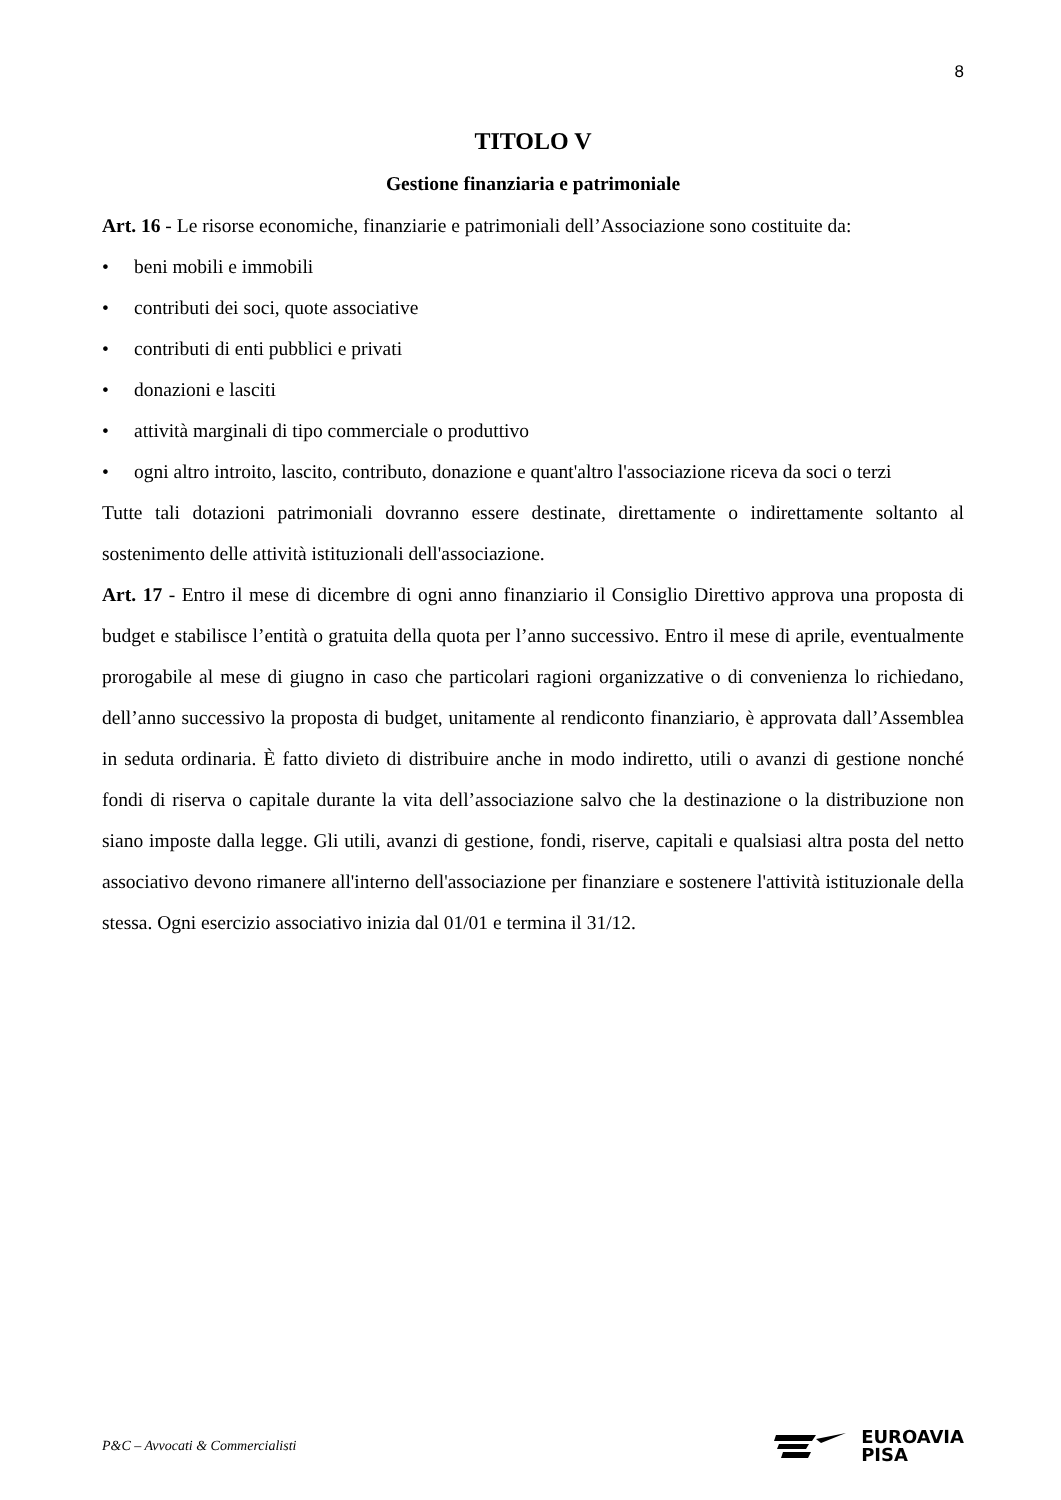8
TITOLO V
Gestione finanziaria e patrimoniale
Art. 16 - Le risorse economiche, finanziarie e patrimoniali dell’Associazione sono costituite da:
• beni mobili e immobili
• contributi dei soci, quote associative
• contributi di enti pubblici e privati
• donazioni e lasciti
• attività marginali di tipo commerciale o produttivo
• ogni altro introito, lascito, contributo, donazione e quant'altro l'associazione riceva da soci o terzi
Tutte tali dotazioni patrimoniali dovranno essere destinate, direttamente o indirettamente soltanto al sostenimento delle attività istituzionali dell'associazione.
Art. 17 - Entro il mese di dicembre di ogni anno finanziario il Consiglio Direttivo approva una proposta di budget e stabilisce l’entità o gratuita della quota per l’anno successivo. Entro il mese di aprile, eventualmente prorogabile al mese di giugno in caso che particolari ragioni organizzative o di convenienza lo richiedano, dell’anno successivo la proposta di budget, unitamente al rendiconto finanziario, è approvata dall’Assemblea in seduta ordinaria. È fatto divieto di distribuire anche in modo indiretto, utili o avanzi di gestione nonché fondi di riserva o capitale durante la vita dell’associazione salvo che la destinazione o la distribuzione non siano imposte dalla legge. Gli utili, avanzi di gestione, fondi, riserve, capitali e qualsiasi altra posta del netto associativo devono rimanere all'interno dell'associazione per finanziare e sostenere l'attività istituzionale della stessa. Ogni esercizio associativo inizia dal 01/01 e termina il 31/12.
P&C – Avvocati & Commercialisti
EUROAVIA
PISA